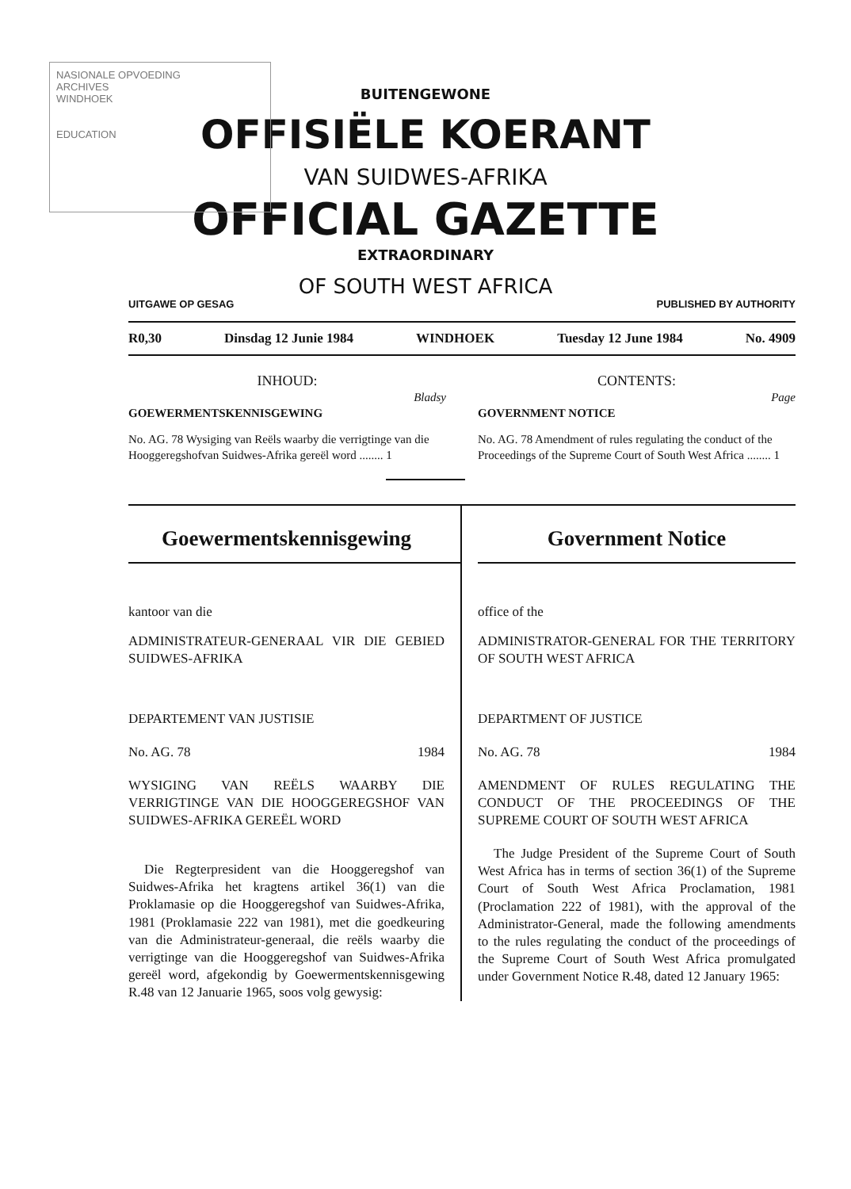NASIONALE OPVOEDING
ARCHIVES
WINDHOEK
EDUCATION
BUITENGEWONE
OFFISIËLE KOERANT
VAN SUIDWES-AFRIKA
OFFICIAL GAZETTE
EXTRAORDINARY
OF SOUTH WEST AFRICA
UITGAWE OP GESAG PUBLISHED BY AUTHORITY
R0,30 Dinsdag 12 Junie 1984 WINDHOEK Tuesday 12 June 1984 No. 4909
INHOUD:
Bladsy
GOEWERMENTSKENNISGEWING
No. AG. 78 Wysiging van Reëls waarby die verrigtinge van die Hooggeregshofvan Suidwes-Afrika gereël word ........ 1
CONTENTS:
Page
GOVERNMENT NOTICE
No. AG. 78 Amendment of rules regulating the conduct of the Proceedings of the Supreme Court of South West Africa ........ 1
Goewermentskennisgewing
kantoor van die
ADMINISTRATEUR-GENERAAL VIR DIE GEBIED SUIDWES-AFRIKA
DEPARTEMENT VAN JUSTISIE
No. AG. 78 1984
WYSIGING VAN REËLS WAARBY DIE VERRIGTINGE VAN DIE HOOGGEREGSHOF VAN SUIDWES-AFRIKA GEREËL WORD
Die Regterpresident van die Hooggeregshof van Suidwes-Afrika het kragtens artikel 36(1) van die Proklamasie op die Hooggeregshof van Suidwes-Afrika, 1981 (Proklamasie 222 van 1981), met die goedkeuring van die Administrateur-generaal, die reëls waarby die verrigtinge van die Hooggeregshof van Suidwes-Afrika gereël word, afgekondig by Goewermentskennisgewing R.48 van 12 Januarie 1965, soos volg gewysig:
Government Notice
office of the
ADMINISTRATOR-GENERAL FOR THE TERRITORY OF SOUTH WEST AFRICA
DEPARTMENT OF JUSTICE
No. AG. 78 1984
AMENDMENT OF RULES REGULATING THE CONDUCT OF THE PROCEEDINGS OF THE SUPREME COURT OF SOUTH WEST AFRICA
The Judge President of the Supreme Court of South West Africa has in terms of section 36(1) of the Supreme Court of South West Africa Proclamation, 1981 (Proclamation 222 of 1981), with the approval of the Administrator-General, made the following amendments to the rules regulating the conduct of the proceedings of the Supreme Court of South West Africa promulgated under Government Notice R.48, dated 12 January 1965: